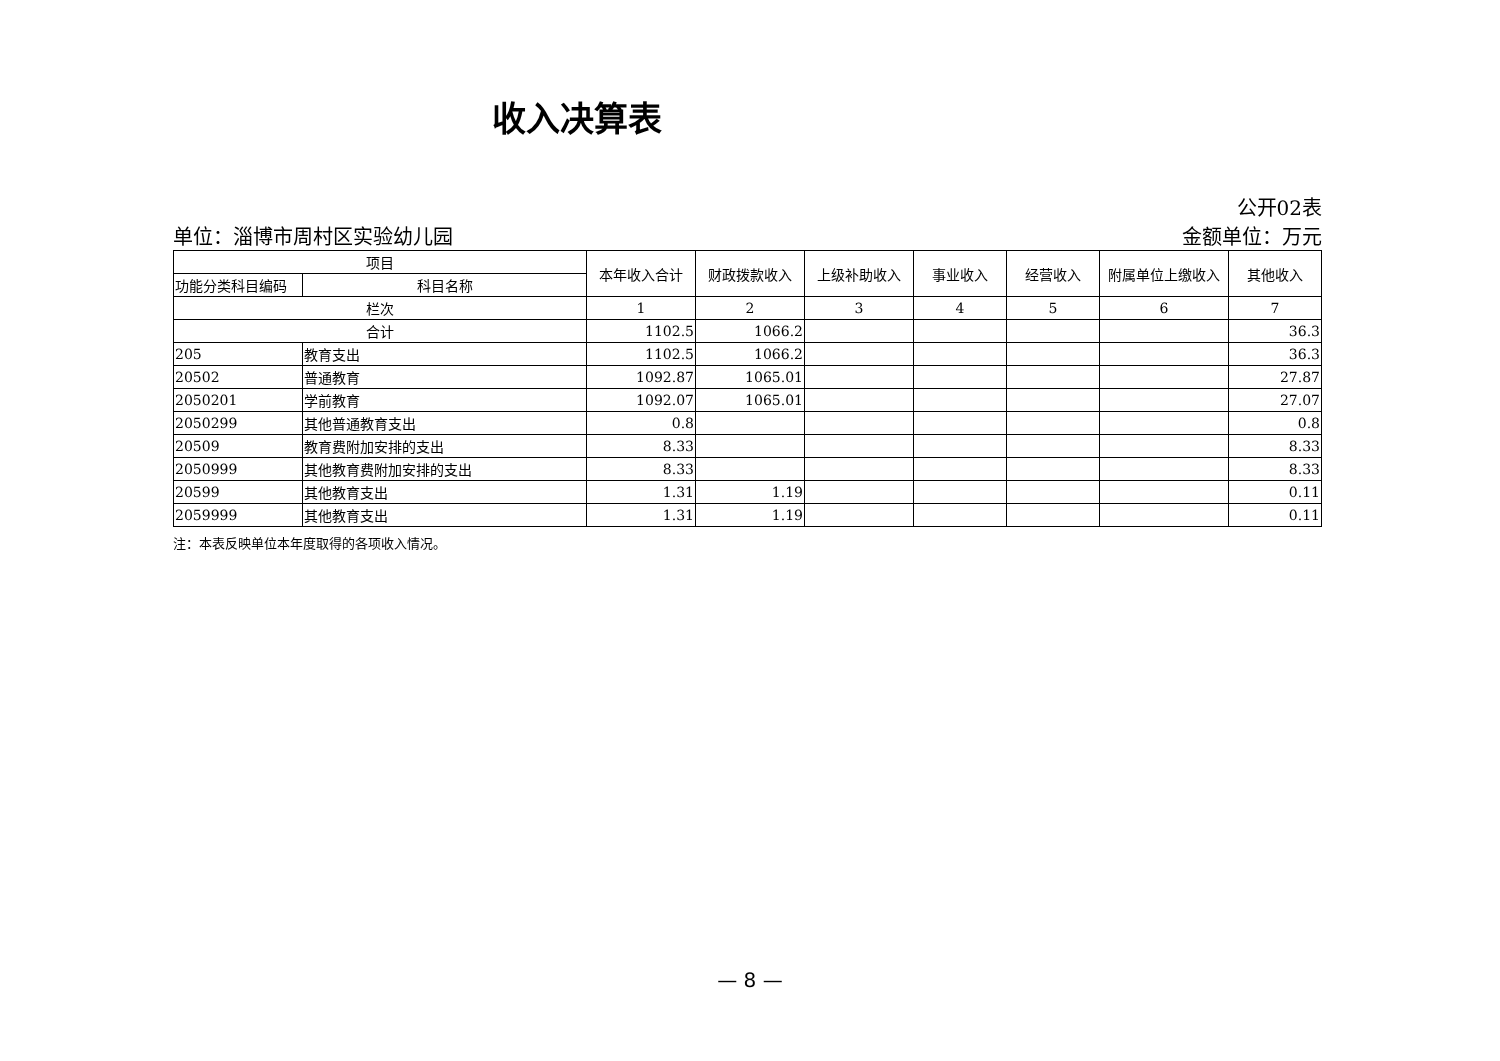收入决算表
单位：淄博市周村区实验幼儿园
公开02表
金额单位：万元
| 项目 | | 本年收入合计 | 财政拨款收入 | 上级补助收入 | 事业收入 | 经营收入 | 附属单位上缴收入 | 其他收入 |
| --- | --- | --- | --- | --- | --- | --- | --- | --- |
| 功能分类科目编码 | 科目名称 | | | | | | | |
| 栏次 | | 1 | 2 | 3 | 4 | 5 | 6 | 7 |
| 合计 | | 1102.5 | 1066.2 | | | | | 36.3 |
| 205 | 教育支出 | 1102.5 | 1066.2 | | | | | 36.3 |
| 20502 | 普通教育 | 1092.87 | 1065.01 | | | | | 27.87 |
| 2050201 | 学前教育 | 1092.07 | 1065.01 | | | | | 27.07 |
| 2050299 | 其他普通教育支出 | 0.8 | | | | | | 0.8 |
| 20509 | 教育费附加安排的支出 | 8.33 | | | | | | 8.33 |
| 2050999 | 其他教育费附加安排的支出 | 8.33 | | | | | | 8.33 |
| 20599 | 其他教育支出 | 1.31 | 1.19 | | | | | 0.11 |
| 2059999 | 其他教育支出 | 1.31 | 1.19 | | | | | 0.11 |
注：本表反映单位本年度取得的各项收入情况。
— 8 —